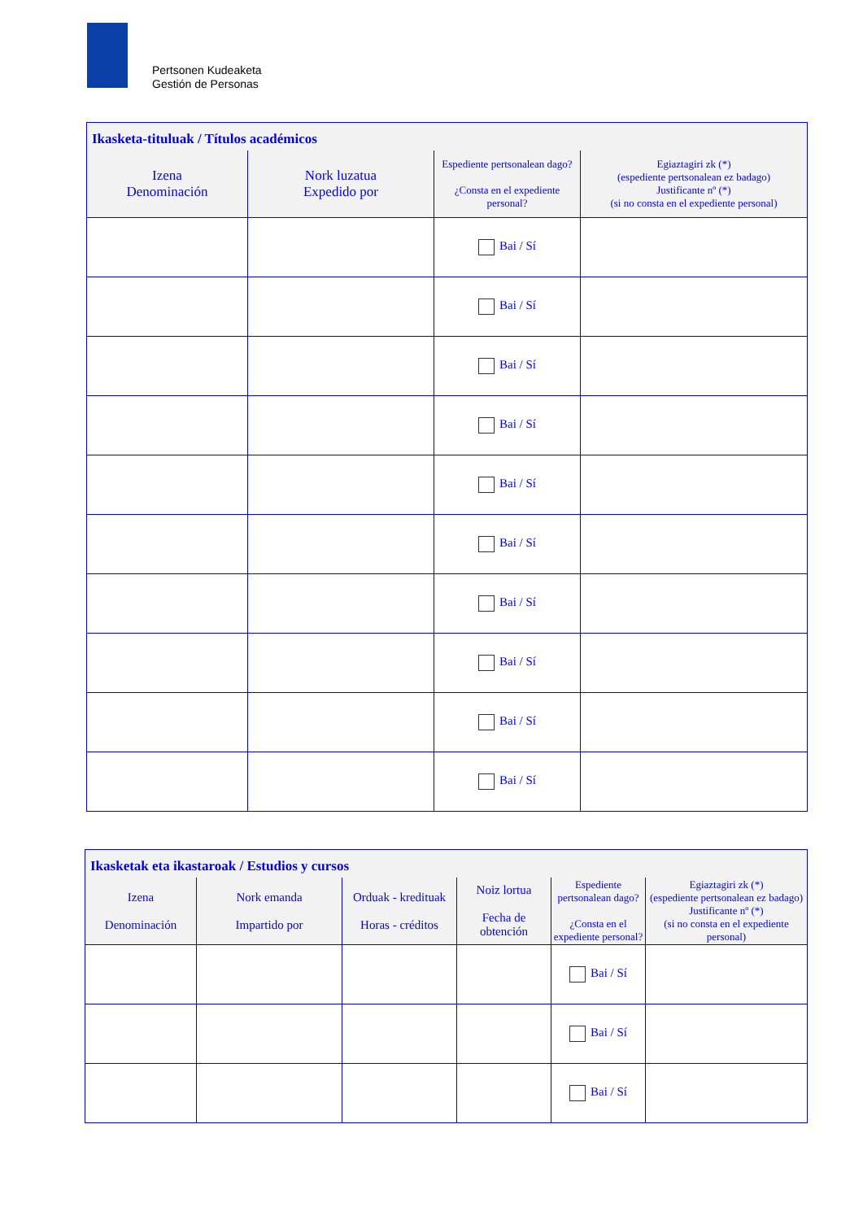Pertsonen Kudeaketa
Gestión de Personas
| Ikasketa-tituluak / Títulos académicos | | | |
| Izena Denominación | Nork luzatua Expedido por | Espediente pertsonalean dago? ¿Consta en el expediente personal? | Egiaztagiri zk (*) (espediente pertsonalean ez badago) Justificante nº (*) (si no consta en el expediente personal) |
| | | Bai / Sí | |
| | | Bai / Sí | |
| | | Bai / Sí | |
| | | Bai / Sí | |
| | | Bai / Sí | |
| | | Bai / Sí | |
| | | Bai / Sí | |
| | | Bai / Sí | |
| | | Bai / Sí | |
| | | Bai / Sí | |
| Ikasketak eta ikastaroak / Estudios y cursos | | | | | |
| Izena Denominación | Nork emanda Impartido por | Orduak - kredituak Horas - créditos | Noiz lortua Fecha de obtención | Espediente pertsonalean dago? ¿Consta en el expediente personal? | Egiaztagiri zk (*) (espediente pertsonalean ez badago) Justificante nº (*) (si no consta en el expediente personal) |
| | | | | Bai / Sí | |
| | | | | Bai / Sí | |
| | | | | Bai / Sí | |